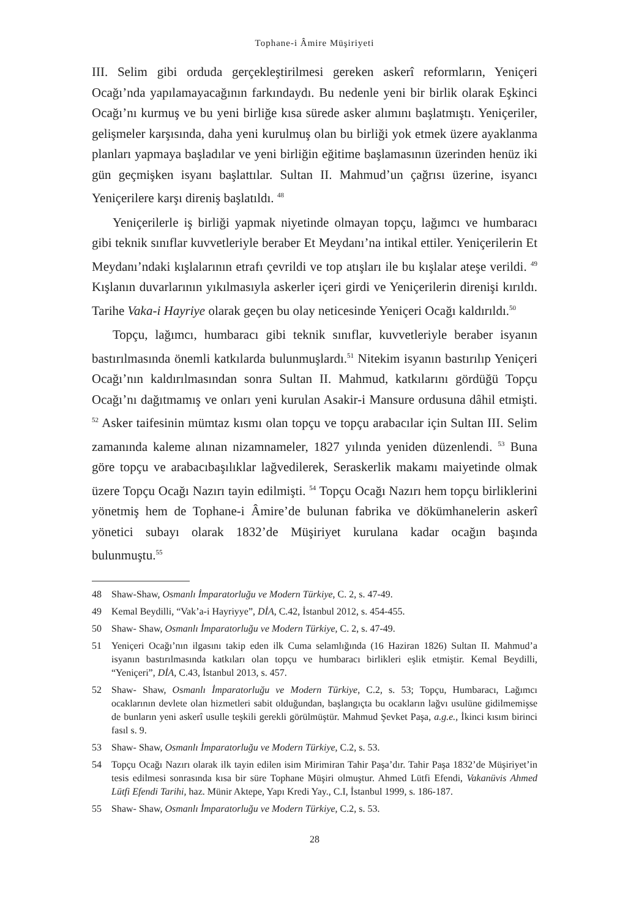Tophane-i Âmire Müşiriyeti
III. Selim gibi orduda gerçekleştirilmesi gereken askerî reformların, Yeniçeri Ocağı’nda yapılamayacağının farkındaydı. Bu nedenle yeni bir birlik olarak Eşkinci Ocağı’nı kurmuş ve bu yeni birliğe kısa sürede asker alımını başlatmıştı. Yeniçeriler, gelişmeler karşısında, daha yeni kurulmuş olan bu birliği yok etmek üzere ayaklanma planları yapmaya başladılar ve yeni birliğin eğitime başlamasının üzerinden henüz iki gün geçmişken isyanı başlattılar. Sultan II. Mahmud’un çağrısı üzerine, isyancı Yeniçerilere karşı direniş başlatıldı. <sup>48</sup>
Yeniçerilerle iş birliği yapmak niyetinde olmayan topçu, lağımcı ve humbaracı gibi teknik sınıflar kuvvetleriyle beraber Et Meydanı’na intikal ettiler. Yeniçerilerin Et Meydanı’ndaki kışlalarının etrafı çevrildi ve top atışları ile bu kışlalar ateşe verildi. <sup>49</sup> Kışlanın duvarlarının yıkılmasıyla askerler içeri girdi ve Yeniçerilerin direnişi kırıldı. Tarihe Vaka-i Hayriye olarak geçen bu olay neticesinde Yeniçeri Ocağı kaldırıldı.<sup>50</sup>
Topçu, lağımcı, humbaracı gibi teknik sınıflar, kuvvetleriyle beraber isyanın bastırılmasında önemli katkılarda bulunmuşlardı.<sup>51</sup> Nitekim isyanın bastırılıp Yeniçeri Ocağı’nın kaldırılmasından sonra Sultan II. Mahmud, katkılarını gördüğü Topçu Ocağı’nı dağıtmamış ve onları yeni kurulan Asakir-i Mansure ordusuna dâhil etmişti. <sup>52</sup> Asker taifesinin mümtaz kısmı olan topçu ve topçu arabacılar için Sultan III. Selim zamanında kaleme alınan nizamnameler, 1827 yılında yeniden düzenlendi. <sup>53</sup> Buna göre topçu ve arabacıbaşılıklar lağvedilerek, Seraskerlik makamı maiyetinde olmak üzere Topçu Ocağı Nazırı tayin edilmişti. <sup>54</sup> Topçu Ocağı Nazırı hem topçu birliklerini yönetmiş hem de Tophane-i Âmire’de bulunan fabrika ve dökümhanelerin askerî yönetici subayı olarak 1832’de Müşiriyet kurulana kadar ocağın başında bulunmuştu.<sup>55</sup>
48 Shaw-Shaw, Osmanlı İmparatorluğu ve Modern Türkiye, C. 2, s. 47-49.
49 Kemal Beydilli, “Vak’a-i Hayriyye”, DİA, C.42, İstanbul 2012, s. 454-455.
50 Shaw- Shaw, Osmanlı İmparatorluğu ve Modern Türkiye, C. 2, s. 47-49.
51 Yeniçeri Ocağı’nın ilgasını takip eden ilk Cuma selamlığında (16 Haziran 1826) Sultan II. Mahmud’a isyanın bastırılmasında katkıları olan topçu ve humbaracı birlikleri eşlik etmiştir. Kemal Beydilli, “Yeniçeri”, DİA, C.43, İstanbul 2013, s. 457.
52 Shaw- Shaw, Osmanlı İmparatorluğu ve Modern Türkiye, C.2, s. 53; Topçu, Humbaracı, Lağımcı ocaklarının devlete olan hizmetleri sabit olduğundan, başlangıçta bu ocakların lağvı usulüne gidilmemişse de bunların yeni askerî usulle teşkili gerekli görülmüştür. Mahmud Şevket Paşa, a.g.e., İkinci kısım birinci fasıl s. 9.
53 Shaw- Shaw, Osmanlı İmparatorluğu ve Modern Türkiye, C.2, s. 53.
54 Topçu Ocağı Nazırı olarak ilk tayin edilen isim Mirimiran Tahir Paşa’dır. Tahir Paşa 1832’de Müşiriyet’in tesis edilmesi sonrasında kısa bir süre Tophane Müşiri olmuştur. Ahmed Lütfi Efendi, Vakanüvis Ahmed Lütfi Efendi Tarihi, haz. Münir Aktepe, Yapı Kredi Yay., C.I, İstanbul 1999, s. 186-187.
55 Shaw- Shaw, Osmanlı İmparatorluğu ve Modern Türkiye, C.2, s. 53.
28